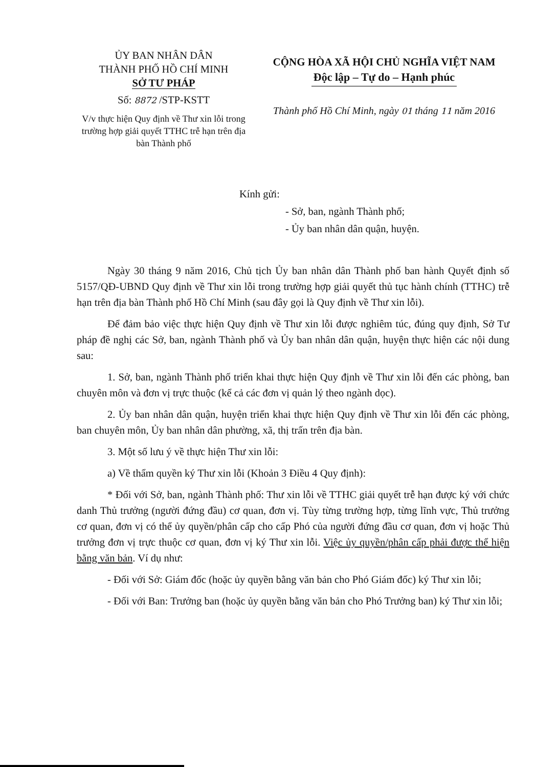ỦY BAN NHÂN DÂN
THÀNH PHỐ HỒ CHÍ MINH
SỞ TƯ PHÁP
Số: 8872 /STP-KSTT
V/v thực hiện Quy định về Thư xin lỗi trong trường hợp giải quyết TTHC trễ hạn trên địa bàn Thành phố
CỘNG HÒA XÃ HỘI CHỦ NGHĨA VIỆT NAM
Độc lập – Tự do – Hạnh phúc
Thành phố Hồ Chí Minh, ngày 01 tháng 11 năm 2016
Kính gửi:
- Sở, ban, ngành Thành phố;
- Ủy ban nhân dân quận, huyện.
Ngày 30 tháng 9 năm 2016, Chủ tịch Ủy ban nhân dân Thành phố ban hành Quyết định số 5157/QĐ-UBND Quy định về Thư xin lỗi trong trường hợp giải quyết thủ tục hành chính (TTHC) trễ hạn trên địa bàn Thành phố Hồ Chí Minh (sau đây gọi là Quy định về Thư xin lỗi).
Để đảm bảo việc thực hiện Quy định về Thư xin lỗi được nghiêm túc, đúng quy định, Sở Tư pháp đề nghị các Sở, ban, ngành Thành phố và Ủy ban nhân dân quận, huyện thực hiện các nội dung sau:
1. Sở, ban, ngành Thành phố triển khai thực hiện Quy định về Thư xin lỗi đến các phòng, ban chuyên môn và đơn vị trực thuộc (kể cả các đơn vị quản lý theo ngành dọc).
2. Ủy ban nhân dân quận, huyện triển khai thực hiện Quy định về Thư xin lỗi đến các phòng, ban chuyên môn, Ủy ban nhân dân phường, xã, thị trấn trên địa bàn.
3. Một số lưu ý về thực hiện Thư xin lỗi:
a) Về thẩm quyền ký Thư xin lỗi (Khoản 3 Điều 4 Quy định):
* Đối với Sở, ban, ngành Thành phố: Thư xin lỗi về TTHC giải quyết trễ hạn được ký với chức danh Thủ trưởng (người đứng đầu) cơ quan, đơn vị. Tùy từng trường hợp, từng lĩnh vực, Thủ trưởng cơ quan, đơn vị có thể ủy quyền/phân cấp cho cấp Phó của người đứng đầu cơ quan, đơn vị hoặc Thủ trưởng đơn vị trực thuộc cơ quan, đơn vị ký Thư xin lỗi. Việc ủy quyền/phân cấp phải được thể hiện bằng văn bản. Ví dụ như:
- Đối với Sở: Giám đốc (hoặc ủy quyền bằng văn bản cho Phó Giám đốc) ký Thư xin lỗi;
- Đối với Ban: Trưởng ban (hoặc ủy quyền bằng văn bản cho Phó Trưởng ban) ký Thư xin lỗi;